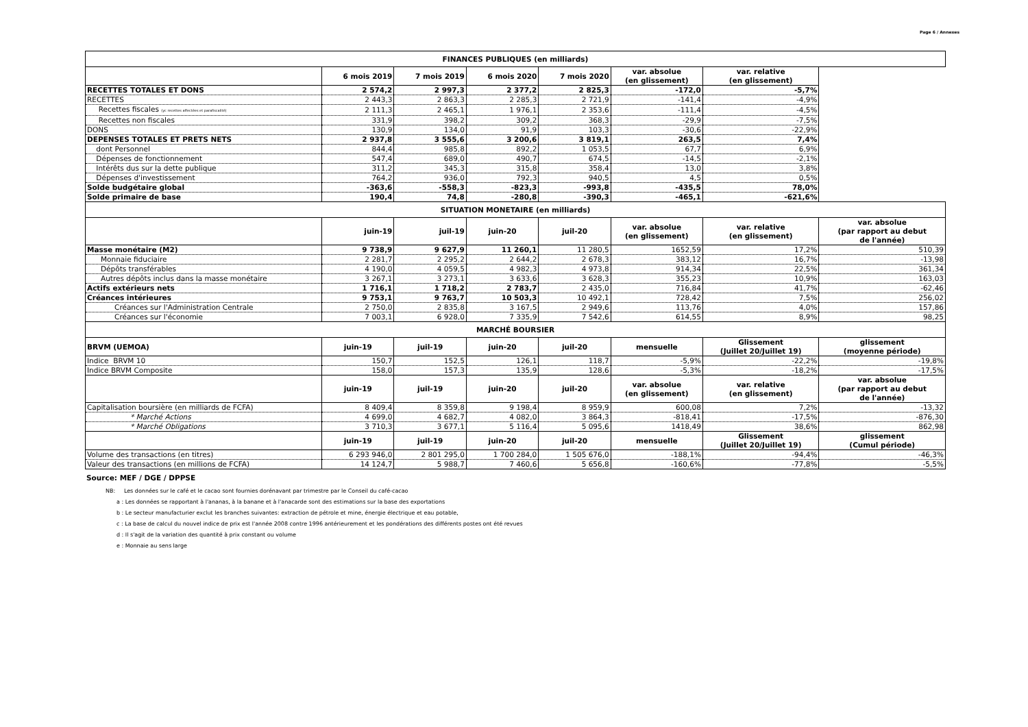Page 6 / Annexes
| FINANCES PUBLIQUES (en milliards) | | | | | | | |
| --- | --- | --- | --- | --- | --- | --- | --- |
| | 6 mois 2019 | 7 mois 2019 | 6 mois 2020 | 7 mois 2020 | var. absolue (en glissement) | var. relative (en glissement) | |
| RECETTES TOTALES ET DONS | 2 574,2 | 2 997,3 | 2 377,2 | 2 825,3 | -172,0 | -5,7% | |
| RECETTES | 2 443,3 | 2 863,3 | 2 285,3 | 2 721,9 | -141,4 | -4,9% | |
| Recettes fiscales (yc recettes affectées et parafiscalité) | 2 111,3 | 2 465,1 | 1 976,1 | 2 353,6 | -111,4 | -4,5% | |
| Recettes non fiscales | 331,9 | 398,2 | 309,2 | 368,3 | -29,9 | -7,5% | |
| DONS | 130,9 | 134,0 | 91,9 | 103,3 | -30,6 | -22,9% | |
| DEPENSES TOTALES ET PRETS NETS | 2 937,8 | 3 555,6 | 3 200,6 | 3 819,1 | 263,5 | 7,4% | |
| dont Personnel | 844,4 | 985,8 | 892,2 | 1 053,5 | 67,7 | 6,9% | |
| Dépenses de fonctionnement | 547,4 | 689,0 | 490,7 | 674,5 | -14,5 | -2,1% | |
| Intérêts dus sur la dette publique | 311,2 | 345,3 | 315,8 | 358,4 | 13,0 | 3,8% | |
| Dépenses d'investissement | 764,2 | 936,0 | 792,3 | 940,5 | 4,5 | 0,5% | |
| Solde budgétaire global | -363,6 | -558,3 | -823,3 | -993,8 | -435,5 | 78,0% | |
| Solde primaire de base | 190,4 | 74,8 | -280,8 | -390,3 | -465,1 | -621,6% | |
| SITUATION MONETAIRE (en milliards) | | | | | | | |
| | juin-19 | juil-19 | juin-20 | juil-20 | var. absolue (en glissement) | var. relative (en glissement) | var. absolue (par rapport au debut de l'année) |
| Masse monétaire (M2) | 9 738,9 | 9 627,9 | 11 260,1 | 11 280,5 | 1652,59 | 17,2% | 510,39 |
| Monnaie fiduciaire | 2 281,7 | 2 295,2 | 2 644,2 | 2 678,3 | 383,12 | 16,7% | -13,98 |
| Dépôts transférables | 4 190,0 | 4 059,5 | 4 982,3 | 4 973,8 | 914,34 | 22,5% | 361,34 |
| Autres dépôts inclus dans la masse monétaire | 3 267,1 | 3 273,1 | 3 633,6 | 3 628,3 | 355,23 | 10,9% | 163,03 |
| Actifs extérieurs nets | 1 716,1 | 1 718,2 | 2 783,7 | 2 435,0 | 716,84 | 41,7% | -62,46 |
| Créances intérieures | 9 753,1 | 9 763,7 | 10 503,3 | 10 492,1 | 728,42 | 7,5% | 256,02 |
| Créances sur l'Administration Centrale | 2 750,0 | 2 835,8 | 3 167,5 | 2 949,6 | 113,76 | 4,0% | 157,86 |
| Créances sur l'économie | 7 003,1 | 6 928,0 | 7 335,9 | 7 542,6 | 614,55 | 8,9% | 98,25 |
| MARCHÉ BOURSIER | | | | | | | |
| BRVM (UEMOA) | juin-19 | juil-19 | juin-20 | juil-20 | mensuelle | Glissement (Juillet 20/Juillet 19) | glissement (moyenne période) |
| Indice BRVM 10 | 150,7 | 152,5 | 126,1 | 118,7 | -5,9% | -22,2% | -19,8% |
| Indice BRVM Composite | 158,0 | 157,3 | 135,9 | 128,6 | -5,3% | -18,2% | -17,5% |
| | juin-19 | juil-19 | juin-20 | juil-20 | var. absolue (en glissement) | var. relative (en glissement) | var. absolue (par rapport au debut de l'année) |
| Capitalisation boursière (en milliards de FCFA) | 8 409,4 | 8 359,8 | 9 198,4 | 8 959,9 | 600,08 | 7,2% | -13,32 |
| * Marché Actions | 4 699,0 | 4 682,7 | 4 082,0 | 3 864,3 | -818,41 | -17,5% | -876,30 |
| * Marché Obligations | 3 710,3 | 3 677,1 | 5 116,4 | 5 095,6 | 1418,49 | 38,6% | 862,98 |
| | juin-19 | juil-19 | juin-20 | juil-20 | mensuelle | Glissement (Juillet 20/Juillet 19) | glissement (Cumul période) |
| Volume des transactions (en titres) | 6 293 946,0 | 2 801 295,0 | 1 700 284,0 | 1 505 676,0 | -188,1% | -94,4% | -46,3% |
| Valeur des transactions (en millions de FCFA) | 14 124,7 | 5 988,7 | 7 460,6 | 5 656,8 | -160,6% | -77,8% | -5,5% |
Source: MEF / DGE / DPPSE
NB: Les données sur le café et le cacao sont fournies dorénavant par trimestre par le Conseil du café-cacao
a : Les données se rapportant à l'ananas, à la banane et à l'anacarde sont des estimations sur la base des exportations
b : Le secteur manufacturier exclut les branches suivantes: extraction de pétrole et mine, énergie électrique et eau potable,
c : La base de calcul du nouvel indice de prix est l'année 2008 contre 1996 antérieurement et les pondérations des différents postes ont été revues
d : Il s'agit de la variation des quantité à prix constant ou volume
e : Monnaie au sens large